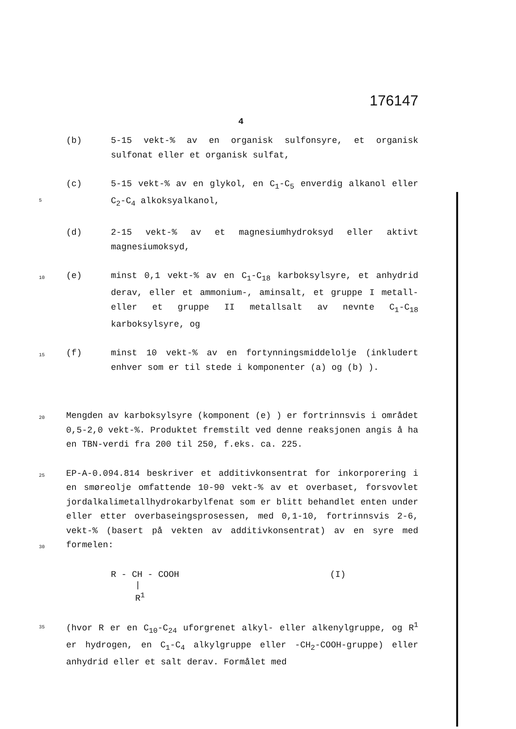176147
4
(b) 5-15 vekt-% av en organisk sulfonsyre, et organisk sulfonat eller et organisk sulfat,
5
(c) 5-15 vekt-% av en glykol, en C<sub>1</sub>-C<sub>5</sub> enverdig alkanol eller C<sub>2</sub>-C<sub>4</sub> alkoksyalkanol,
(d) 2-15 vekt-% av et magnesiumhydroksyd eller aktivt magnesiumoksyd,
10
(e) minst 0,1 vekt-% av en C<sub>1</sub>-C<sub>18</sub> karboksylsyre, et anhydrid derav, eller et ammonium-, aminsalt, et gruppe I metall- eller et gruppe II metallsalt av nevnte C<sub>1</sub>-C<sub>18</sub> karboksylsyre, og
15
(f) minst 10 vekt-% av en fortynningsmiddelolje (inkludert enhver som er til stede i komponenter (a) og (b) ).
20
Mengden av karboksylsyre (komponent (e) ) er fortrinnsvis i området 0,5-2,0 vekt-%. Produktet fremstilt ved denne reaksjonen angis å ha en TBN-verdi fra 200 til 250, f.eks. ca. 225.
25
30
EP-A-0.094.814 beskriver et additivkonsentrat for inkorporering i en smøreolje omfattende 10-90 vekt-% av et overbaset, forsvovlet jordalkalimetallhydrokarbylfenat som er blitt behandlet enten under eller etter overbaseingsprosessen, med 0,1-10, fortrinnsvis 2-6, vekt-% (basert på vekten av additivkonsentrat) av en syre med formelen:
R - CH - COOH (I)
|
R<sup>1</sup>
35
(hvor R er en C<sub>10</sub>-C<sub>24</sub> uforgrenet alkyl- eller alkenylgruppe, og R<sup>1</sup> er hydrogen, en C<sub>1</sub>-C<sub>4</sub> alkylgruppe eller -CH<sub>2</sub>-COOH-gruppe) eller anhydrid eller et salt derav. Formålet med